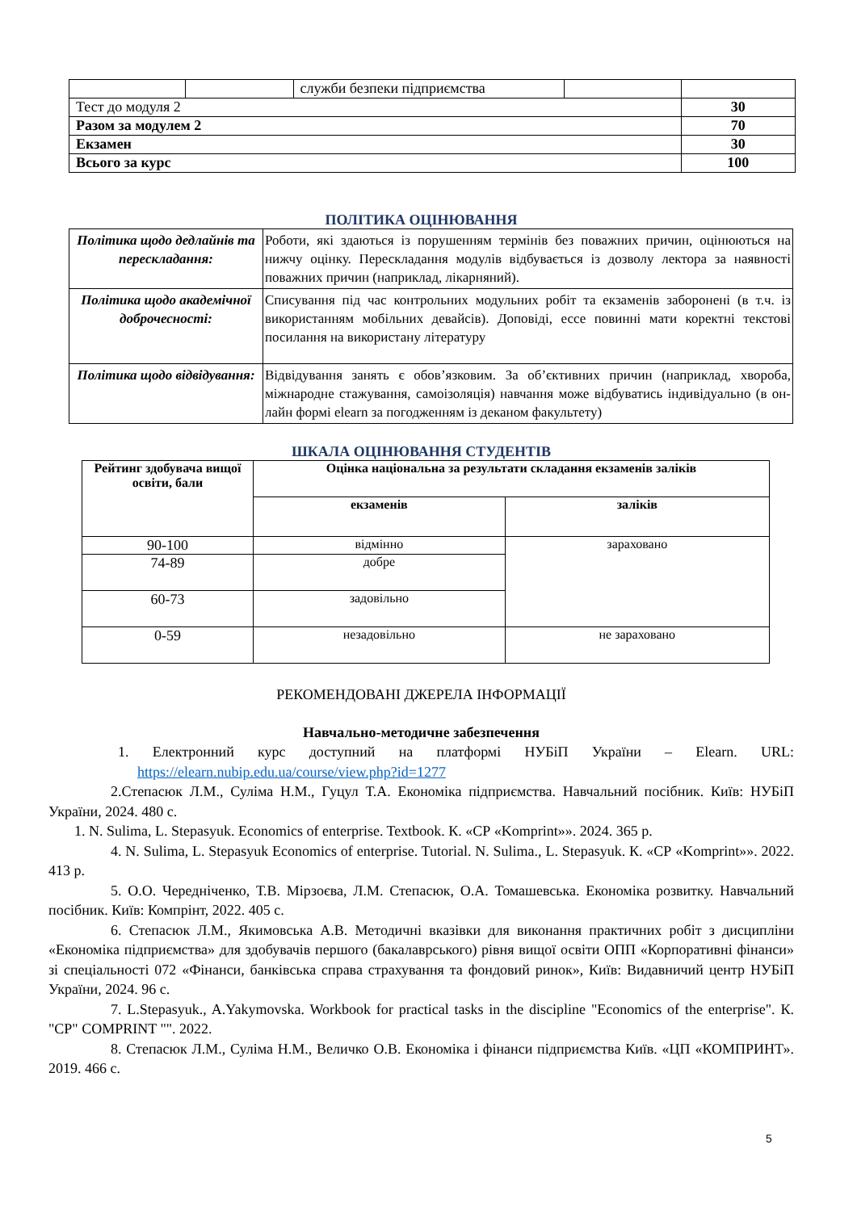| | | служби безпеки підприємства | | |
| Тест до модуля 2 | | | | 30 |
| Разом за модулем 2 | | | | 70 |
| Екзамен | | | | 30 |
| Всього за курс | | | | 100 |
ПОЛІТИКА ОЦІНЮВАННЯ
| Політика щодо дедлайнів та перескладання: | Роботи, які здаються із порушенням термінів без поважних причин, оцінюються на нижчу оцінку. Перескладання модулів відбувається із дозволу лектора за наявності поважних причин (наприклад, лікарняний). |
| Політика щодо академічної доброчесності: | Списування під час контрольних модульних робіт та екзаменів заборонені (в т.ч. із використанням мобільних девайсів). Доповіді, ессе повинні мати коректні текстові посилання на використану літературу |
| Політика щодо відвідування: | Відвідування занять є обов’язковим. За об’єктивних причин (наприклад, хвороба, міжнародне стажування, самоізоляція) навчання може відбуватись індивідуально (в он-лайн формі elearn за погодженням із деканом факультету) |
ШКАЛА ОЦІНЮВАННЯ СТУДЕНТІВ
| Рейтинг здобувача вищої освіти, бали | Оцінка національна за результати складання екзаменів заліків | |
| | екзаменів | заліків |
| 90-100 | відмінно | зараховано |
| 74-89 | добре | |
| 60-73 | задовільно | |
| 0-59 | незадовільно | не зараховано |
РЕКОМЕНДОВАНІ ДЖЕРЕЛА ІНФОРМАЦІЇ
Навчально-методичне забезпечення
1. Електронний курс доступний на платформі НУБіП України – Elearn. URL: https://elearn.nubip.edu.ua/course/view.php?id=1277
2.Степасюк Л.М., Суліма Н.М., Гуцул Т.А. Економіка підприємства. Навчальний посібник. Київ: НУБіП України, 2024. 480 с.
1. N. Sulima, L. Stepasyuk. Economics of enterprise. Textbook. К. «СР «Komprint»». 2024. 365 р.
4. N. Sulima, L. Stepasyuk Economics of enterprise. Tutorial. N. Sulima., L. Stepasyuk. К. «СР «Komprint»». 2022. 413 р.
5. О.О. Чередніченко, Т.В. Мірзоєва, Л.М. Степасюк, О.А. Томашевська. Економіка розвитку. Навчальний посібник. Київ: Компрінт, 2022. 405 с.
6. Степасюк Л.М., Якимовська А.В. Методичні вказівки для виконання практичних робіт з дисципліни «Економіка підприємства» для здобувачів першого (бакалаврського) рівня вищої освіти ОПП «Корпоративні фінанси» зі спеціальності 072 «Фінанси, банківська справа страхування та фондовий ринок», Київ: Видавничий центр НУБіП України, 2024. 96 с.
7. L.Stepasyuk., A.Yakymovska. Workbook for practical tasks in the discipline "Economics of the enterprise". К. "СР" COMPRINT "". 2022.
8. Степасюк Л.М., Суліма Н.М., Величко О.В. Економіка і фінанси підприємства Київ. «ЦП «КОМПРИНТ». 2019. 466 с.
5